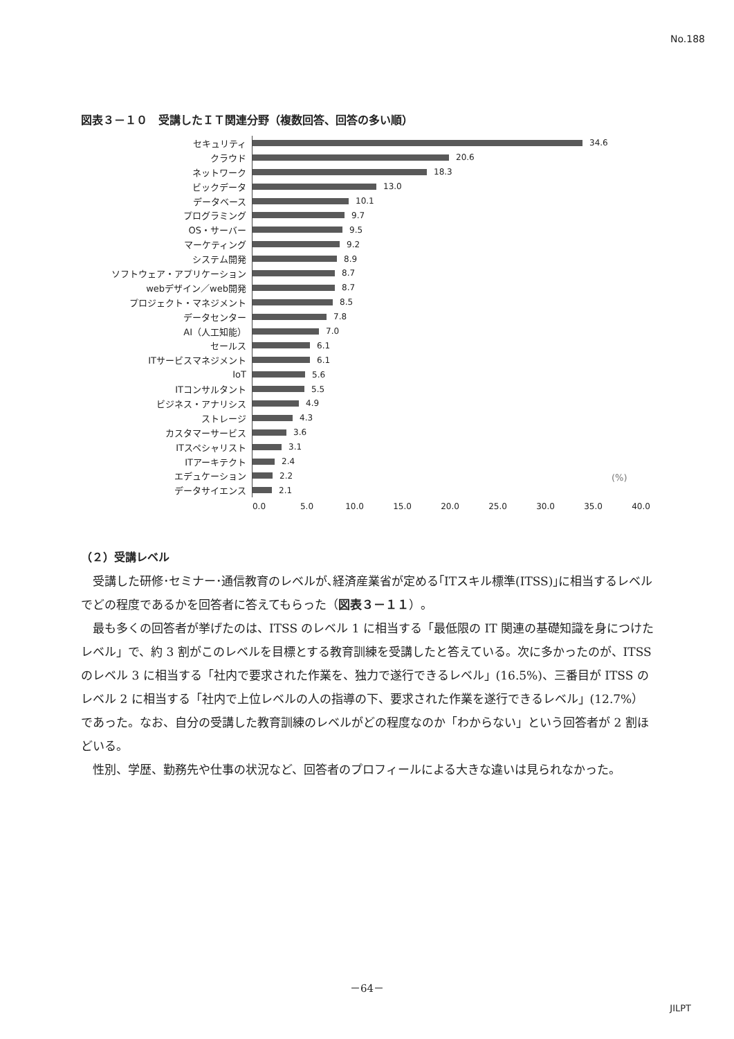No.188
図表３－１０　受講したＩＴ関連分野（複数回答、回答の多い順）
セキュリティ 34.6
クラウド 20.6
ネットワーク 18.3
ビックデータ 13.0
データベース 10.1
プログラミング 9.7
OS・サーバー 9.5
マーケティング 9.2
システム開発 8.9
ソフトウェア・アプリケーション 8.7
webデザイン／web開発 8.7
プロジェクト・マネジメント 8.5
データセンター 7.8
AI（人工知能） 7.0
セールス 6.1
ITサービスマネジメント 6.1
IoT 5.6
ITコンサルタント 5.5
ビジネス・アナリシス 4.9
ストレージ 4.3
カスタマーサービス 3.6
ITスペシャリスト 3.1
ITアーキテクト 2.4
エデュケーション 2.2
データサイエンス 2.1
(%)
0.0 5.0 10.0 15.0 20.0 25.0 30.0 35.0 40.0
（２）受講レベル
受講した研修･セミナー･通信教育のレベルが､経済産業省が定める｢ITスキル標準(ITSS)｣に相当するレベルでどの程度であるかを回答者に答えてもらった（図表３－１１）。
最も多くの回答者が挙げたのは、ITSS のレベル 1 に相当する「最低限の IT 関連の基礎知識を身につけたレベル」で、約 3 割がこのレベルを目標とする教育訓練を受講したと答えている。次に多かったのが、ITSS のレベル 3 に相当する「社内で要求された作業を、独力で遂行できるレベル」(16.5%)、三番目が ITSS のレベル 2 に相当する「社内で上位レベルの人の指導の下、要求された作業を遂行できるレベル」(12.7%）であった。なお、自分の受講した教育訓練のレベルがどの程度なのか「わからない」という回答者が 2 割ほどいる。
性別、学歴、勤務先や仕事の状況など、回答者のプロフィールによる大きな違いは見られなかった。
－64－
JILPT